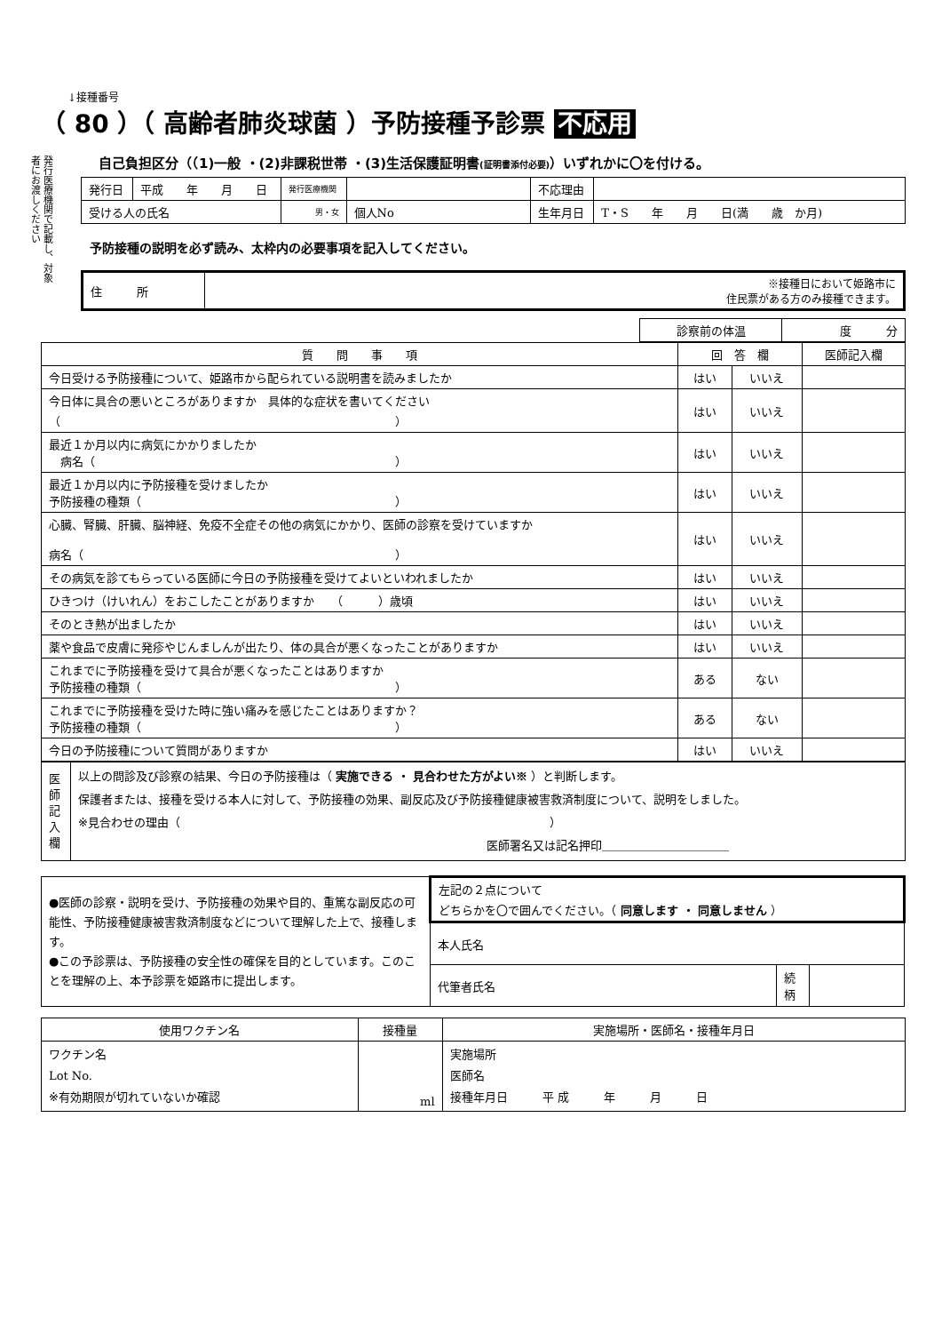発行医療機関で記載し、対象者にお渡しください
↓接種番号
（ 80 ）（ 高齢者肺炎球菌 ）予防接種予診票 不応用
自己負担区分（（1)一般 ・(2)非課税世帯 ・(3)生活保護証明書(証明書添付必要)）いずれかに〇を付ける。
| 発行日 | 平成 年 月 日 | 発行医療機関 | | 不応理由 | |
| 受ける人の氏名 | | 男・女 | 個人No | 生年月日 | T・S 年 月 日(満 歳 か月) |
予防接種の説明を必ず読み、太枠内の必要事項を記入してください。
| 住 所 | ※接種日において姫路市に 住民票がある方のみ接種できます。 |
| 診察前の体温 | 度 分 |
| 質 問 事 項 | 回 答 欄 | | 医師記入欄 |
| --- | --- | --- | --- |
| 今日受ける予防接種について、姫路市から配られている説明書を読みましたか | はい | いいえ | |
| 今日体に具合の悪いところがありますか 具体的な症状を書いてください （ ） | はい | いいえ | |
| 最近１か月以内に病気にかかりましたか 病名（ ） | はい | いいえ | |
| 最近１か月以内に予防接種を受けましたか 予防接種の種類（ ） | はい | いいえ | |
| 心臓、腎臓、肝臓、脳神経、免疫不全症その他の病気にかかり、医師の診察を受けていますか 病名（ ） | はい | いいえ | |
| その病気を診てもらっている医師に今日の予防接種を受けてよいといわれましたか | はい | いいえ | |
| ひきつけ（けいれん）をおこしたことがありますか （ ）歳頃 | はい | いいえ | |
| そのとき熱が出ましたか | はい | いいえ | |
| 薬や食品で皮膚に発疹やじんましんが出たり、体の具合が悪くなったことがありますか | はい | いいえ | |
| これまでに予防接種を受けて具合が悪くなったことはありますか 予防接種の種類（ ） | ある | ない | |
| これまでに予防接種を受けた時に強い痛みを感じたことはありますか？ 予防接種の種類（ ） | ある | ない | |
| 今日の予防接種について質問がありますか | はい | いいえ | |
| 医師記入欄 | 以上の問診及び診察の結果、今日の予防接種は（ 実施できる ・ 見合わせた方がよい※ ）と判断します。 保護者または、接種を受ける本人に対して、予防接種の効果、副反応及び予防接種健康被害救済制度について、説明をしました。 ※見合わせの理由（ ） 医師署名又は記名押印＿＿＿＿＿＿＿＿＿＿＿ |
| ●医師の診察・説明を受け、予防接種の効果や目的、重篤な副反応の可能性、予防接種健康被害救済制度などについて理解した上で、接種します。 ●この予診票は、予防接種の安全性の確保を目的としています。このことを理解の上、本予診票を姫路市に提出します。 | 左記の２点について どちらかを〇で囲んでください。（ 同意します ・ 同意しません ） | | |
| | 本人氏名 | | |
| | 代筆者氏名 | 続柄 | |
| 使用ワクチン名 | 接種量 | 実施場所・医師名・接種年月日 |
| ワクチン名 Lot No. ※有効期限が切れていないか確認 | ml | 実施場所 医師名 接種年月日 平 成 年 月 日 |